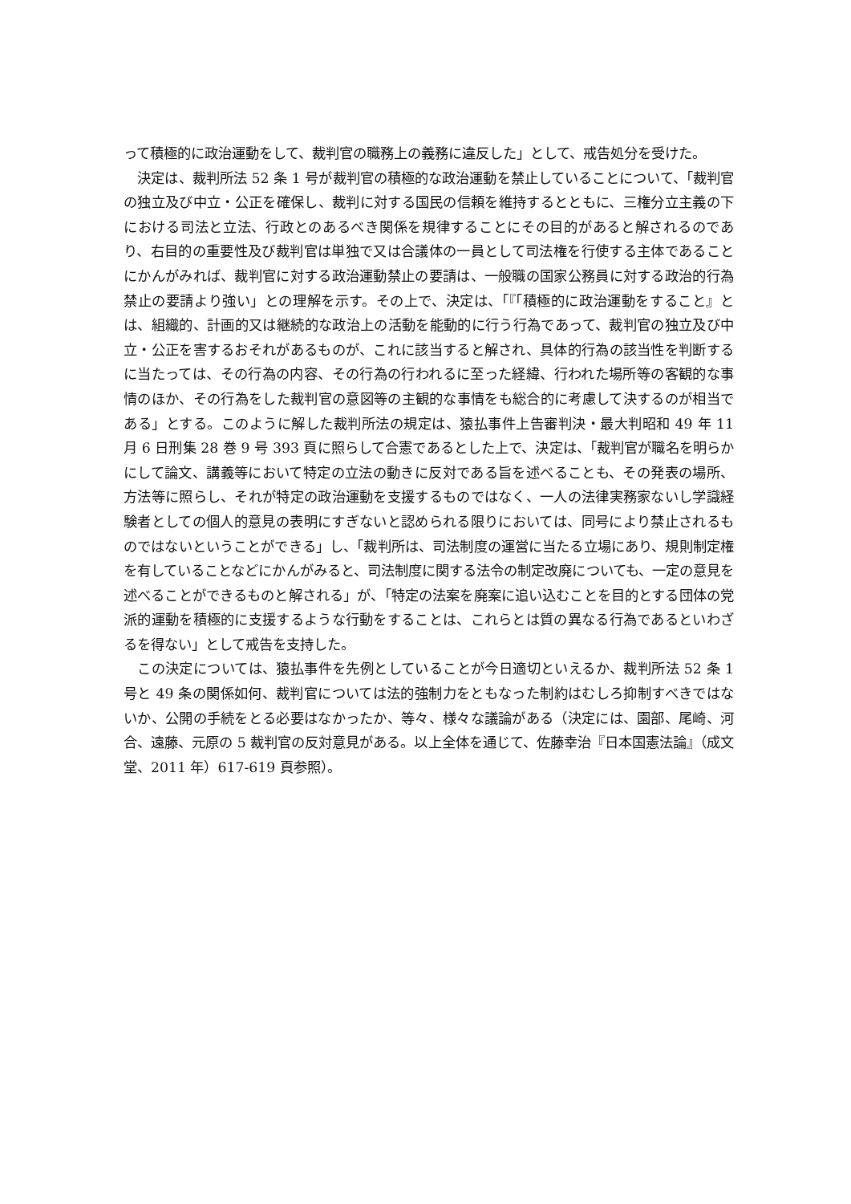って積極的に政治運動をして、裁判官の職務上の義務に違反した」として、戒告処分を受けた。
決定は、裁判所法 52 条 1 号が裁判官の積極的な政治運動を禁止していることについて、「裁判官の独立及び中立・公正を確保し、裁判に対する国民の信頼を維持するとともに、三権分立主義の下における司法と立法、行政とのあるべき関係を規律することにその目的があると解されるのであり、右目的の重要性及び裁判官は単独で又は合議体の一員として司法権を行使する主体であることにかんがみれば、裁判官に対する政治運動禁止の要請は、一般職の国家公務員に対する政治的行為禁止の要請より強い」との理解を示す。その上で、決定は、「『「積極的に政治運動をすること』とは、組織的、計画的又は継続的な政治上の活動を能動的に行う行為であって、裁判官の独立及び中立・公正を害するおそれがあるものが、これに該当すると解され、具体的行為の該当性を判断するに当たっては、その行為の内容、その行為の行われるに至った経緯、行われた場所等の客観的な事情のほか、その行為をした裁判官の意図等の主観的な事情をも総合的に考慮して決するのが相当である」とする。このように解した裁判所法の規定は、猿払事件上告審判決・最大判昭和 49 年 11 月 6 日刑集 28 巻 9 号 393 頁に照らして合憲であるとした上で、決定は、「裁判官が職名を明らかにして論文、講義等において特定の立法の動きに反対である旨を述べることも、その発表の場所、方法等に照らし、それが特定の政治運動を支援するものではなく、一人の法律実務家ないし学識経験者としての個人的意見の表明にすぎないと認められる限りにおいては、同号により禁止されるものではないということができる」し、「裁判所は、司法制度の運営に当たる立場にあり、規則制定権を有していることなどにかんがみると、司法制度に関する法令の制定改廃についても、一定の意見を述べることができるものと解される」が、「特定の法案を廃案に追い込むことを目的とする団体の党派的運動を積極的に支援するような行動をすることは、これらとは質の異なる行為であるといわざるを得ない」として戒告を支持した。
この決定については、猿払事件を先例としていることが今日適切といえるか、裁判所法 52 条 1 号と 49 条の関係如何、裁判官については法的強制力をともなった制約はむしろ抑制すべきではないか、公開の手続をとる必要はなかったか、等々、様々な議論がある（決定には、園部、尾崎、河合、遠藤、元原の 5 裁判官の反対意見がある。以上全体を通じて、佐藤幸治『日本国憲法論』（成文堂、2011 年）617-619 頁参照）。